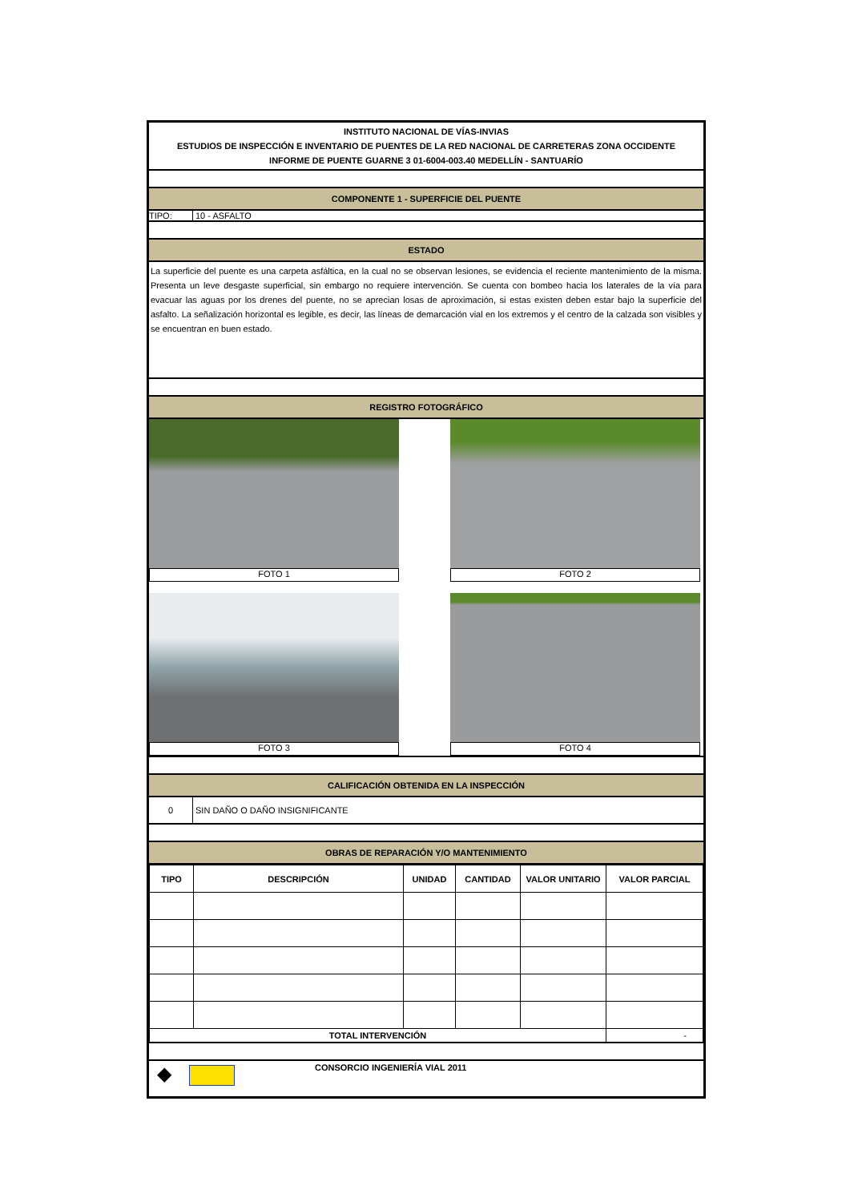INSTITUTO NACIONAL DE VÍAS-INVIAS
ESTUDIOS DE INSPECCIÓN E INVENTARIO DE PUENTES DE LA RED NACIONAL DE CARRETERAS ZONA OCCIDENTE
INFORME DE PUENTE GUARNE 3 01-6004-003.40 MEDELLÍN - SANTUARÍO
COMPONENTE 1 - SUPERFICIE DEL PUENTE
TIPO: 10 - ASFALTO
ESTADO
La superficie del puente es una carpeta asfáltica, en la cual no se observan lesiones, se evidencia el reciente mantenimiento de la misma. Presenta un leve desgaste superficial, sin embargo no requiere intervención. Se cuenta con bombeo hacia los laterales de la vía para evacuar las aguas por los drenes del puente, no se aprecian losas de aproximación, si estas existen deben estar bajo la superficie del asfalto. La señalización horizontal es legible, es decir, las líneas de demarcación vial en los extremos y el centro de la calzada son visibles y se encuentran en buen estado.
REGISTRO FOTOGRÁFICO
FOTO 1
FOTO 2
FOTO 3
FOTO 4
CALIFICACIÓN OBTENIDA EN LA INSPECCIÓN
0 SIN DAÑO O DAÑO INSIGNIFICANTE
OBRAS DE REPARACIÓN Y/O MANTENIMIENTO
| TIPO | DESCRIPCIÓN | UNIDAD | CANTIDAD | VALOR UNITARIO | VALOR PARCIAL |
| --- | --- | --- | --- | --- | --- |
| TOTAL INTERVENCIÓN | | | | | - |
◆
CONSORCIO INGENIERÍA VIAL 2011